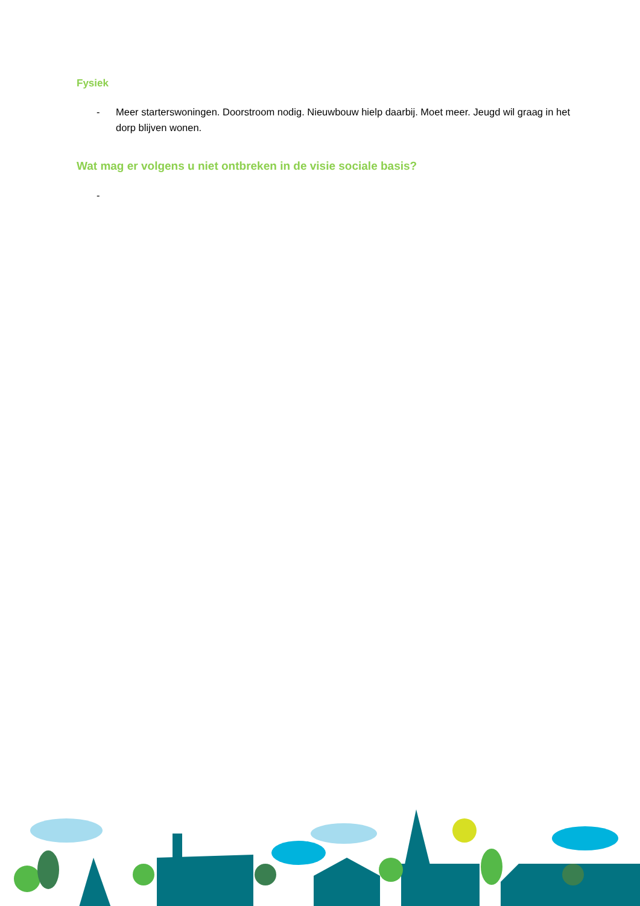Fysiek
- Meer starterswoningen. Doorstroom nodig. Nieuwbouw hielp daarbij. Moet meer. Jeugd wil graag in het dorp blijven wonen.
Wat mag er volgens u niet ontbreken in de visie sociale basis?
-